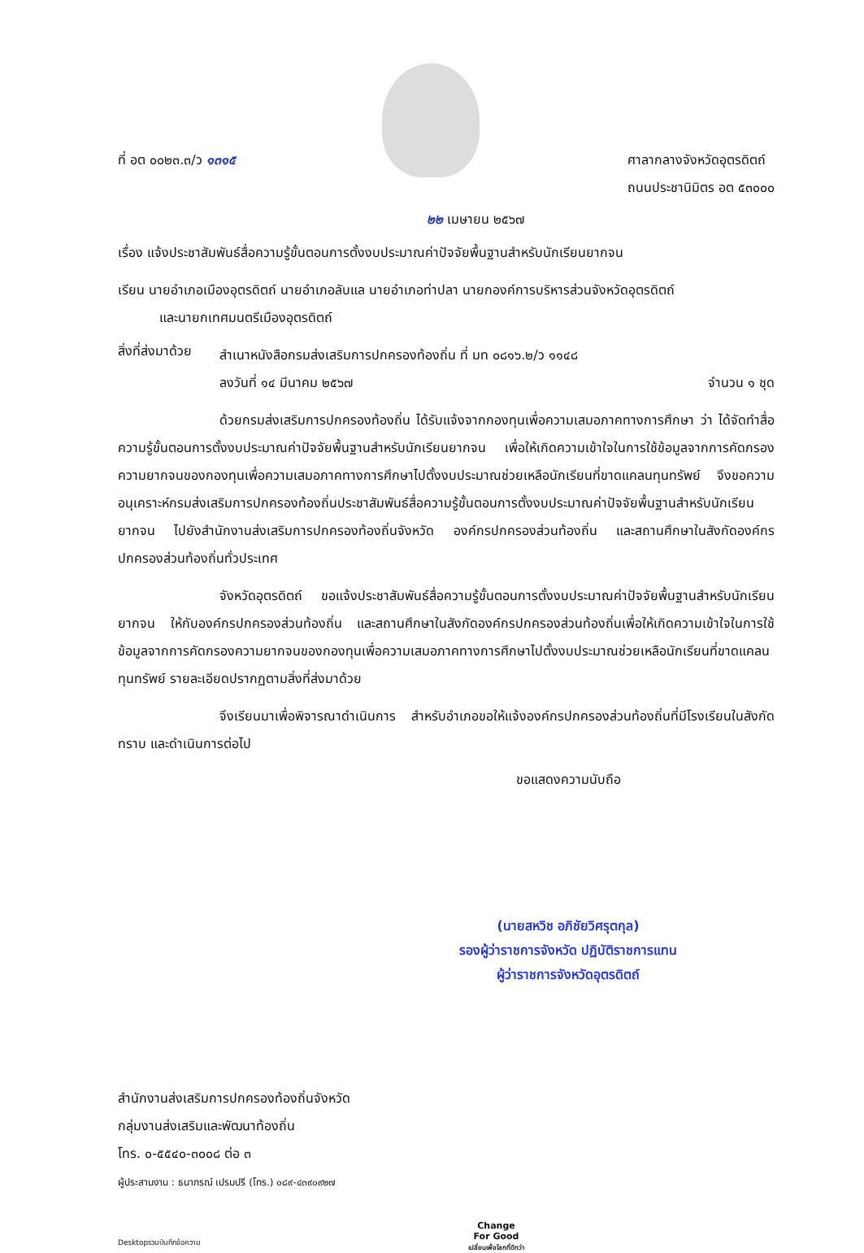ที่ อต ๐๐๒๓.๓/ว ๑๓๑๕ ศาลากลางจังหวัดอุตรดิตถ์
ถนนประชานิมิตร อต ๕๓๐๐๐
๒๒ เมษายน ๒๕๖๗
เรื่อง แจ้งประชาสัมพันธ์สื่อความรู้ขั้นตอนการตั้งงบประมาณค่าปัจจัยพื้นฐานสำหรับนักเรียนยากจน
เรียน นายอำเภอเมืองอุตรดิตถ์ นายอำเภอลับแล นายอำเภอท่าปลา นายกองค์การบริหารส่วนจังหวัดอุตรดิตถ์
และนายกเทศมนตรีเมืองอุตรดิตถ์
สิ่งที่ส่งมาด้วย
สำเนาหนังสือกรมส่งเสริมการปกครองท้องถิ่น ที่ มท ๐๘๑๖.๒/ว ๑๑๔๘
ลงวันที่ ๑๔ มีนาคม ๒๕๖๗ จำนวน ๑ ชุด
ด้วยกรมส่งเสริมการปกครองท้องถิ่น ได้รับแจ้งจากกองทุนเพื่อความเสมอภาคทางการศึกษา ว่า ได้จัดทำสื่อความรู้ขั้นตอนการตั้งงบประมาณค่าปัจจัยพื้นฐานสำหรับนักเรียนยากจน เพื่อให้เกิดความเข้าใจในการใช้ข้อมูลจากการคัดกรองความยากจนของกองทุนเพื่อความเสมอภาคทางการศึกษาไปตั้งงบประมาณช่วยเหลือนักเรียนที่ขาดแคลนทุนทรัพย์ จึงขอความอนุเคราะห์กรมส่งเสริมการปกครองท้องถิ่นประชาสัมพันธ์สื่อความรู้ขั้นตอนการตั้งงบประมาณค่าปัจจัยพื้นฐานสำหรับนักเรียนยากจน ไปยังสำนักงานส่งเสริมการปกครองท้องถิ่นจังหวัด องค์กรปกครองส่วนท้องถิ่น และสถานศึกษาในสังกัดองค์กรปกครองส่วนท้องถิ่นทั่วประเทศ
จังหวัดอุตรดิตถ์ ขอแจ้งประชาสัมพันธ์สื่อความรู้ขั้นตอนการตั้งงบประมาณค่าปัจจัยพื้นฐานสำหรับนักเรียนยากจน ให้กับองค์กรปกครองส่วนท้องถิ่น และสถานศึกษาในสังกัดองค์กรปกครองส่วนท้องถิ่นเพื่อให้เกิดความเข้าใจในการใช้ข้อมูลจากการคัดกรองความยากจนของกองทุนเพื่อความเสมอภาคทางการศึกษาไปตั้งงบประมาณช่วยเหลือนักเรียนที่ขาดแคลนทุนทรัพย์ รายละเอียดปรากฏตามสิ่งที่ส่งมาด้วย
จึงเรียนมาเพื่อพิจารณาดำเนินการ สำหรับอำเภอขอให้แจ้งองค์กรปกครองส่วนท้องถิ่นที่มีโรงเรียนในสังกัดทราบ และดำเนินการต่อไป
ขอแสดงความนับถือ
(นายสหวิช อภิชัยวิศรุตกุล)
รองผู้ว่าราชการจังหวัด ปฏิบัติราชการแทน
ผู้ว่าราชการจังหวัดอุตรดิตถ์
สำนักงานส่งเสริมการปกครองท้องถิ่นจังหวัด
กลุ่มงานส่งเสริมและพัฒนาท้องถิ่น
โทร. ๐-๕๕๔๐-๓๐๐๘ ต่อ ๓
ผู้ประสานงาน : ธนาภรณ์ เปรมปรี (โทร.) ๐๘๙-๔๓๙๐๙๒๗
Desktopรวมบันทึกข้อความ Change
For Good
เปลี่ยนเพื่อโลกที่ดีกว่า